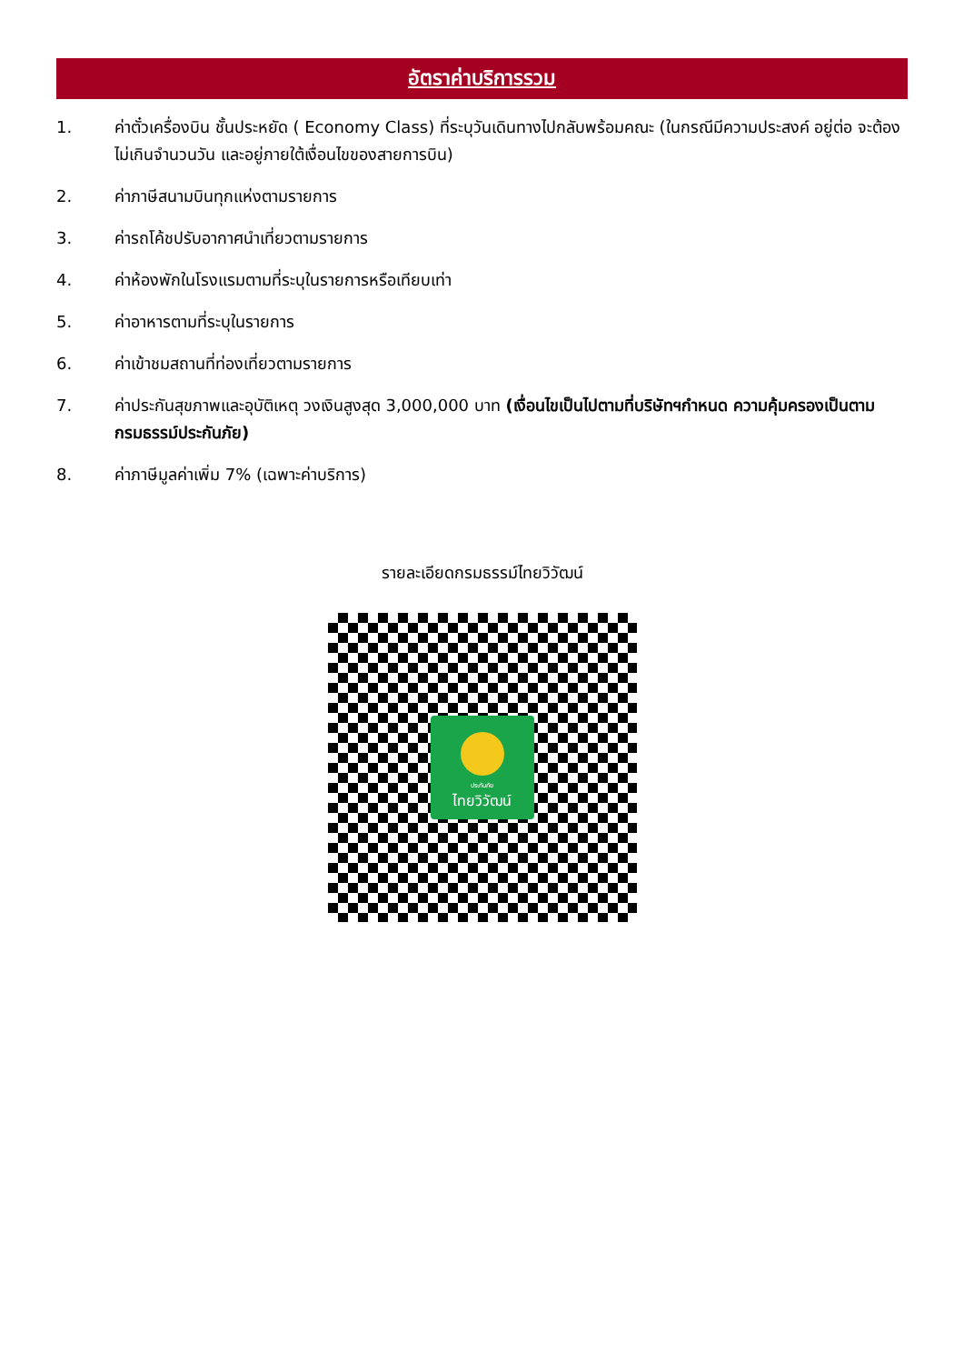อัตราค่าบริการรวม
1. ค่าตั๋วเครื่องบิน ชั้นประหยัด ( Economy Class) ที่ระบุวันเดินทางไปกลับพร้อมคณะ (ในกรณีมีความประสงค์ อยู่ต่อ จะต้องไม่เกินจำนวนวัน และอยู่ภายใต้เงื่อนไขของสายการบิน)
2. ค่าภาษีสนามบินทุกแห่งตามรายการ
3. ค่ารถโค้ชปรับอากาศนำเที่ยวตามรายการ
4. ค่าห้องพักในโรงแรมตามที่ระบุในรายการหรือเทียบเท่า
5. ค่าอาหารตามที่ระบุในรายการ
6. ค่าเข้าชมสถานที่ท่องเที่ยวตามรายการ
7. ค่าประกันสุขภาพและอุบัติเหตุ วงเงินสูงสุด 3,000,000 บาท (เงื่อนไขเป็นไปตามที่บริษัทฯกำหนด ความคุ้มครองเป็นตามกรมธรรม์ประกันภัย)
8. ค่าภาษีมูลค่าเพิ่ม 7% (เฉพาะค่าบริการ)
รายละเอียดกรมธรรม์ไทยวิวัฒน์
ประกันภัย
ไทยวิวัฒน์